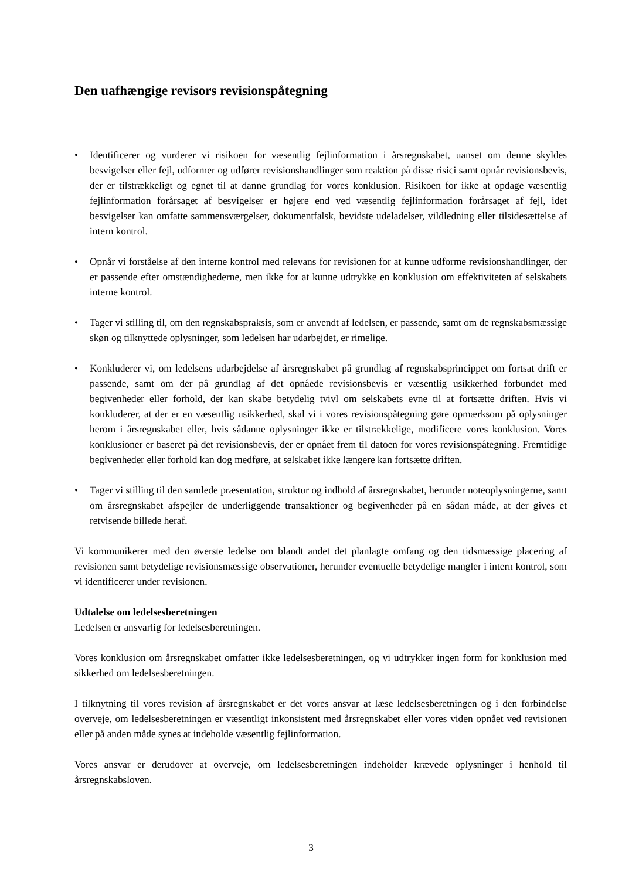Den uafhængige revisors revisionspåtegning
• Identificerer og vurderer vi risikoen for væsentlig fejlinformation i årsregnskabet, uanset om denne skyldes besvigelser eller fejl, udformer og udfører revisionshandlinger som reaktion på disse risici samt opnår revisionsbevis, der er tilstrækkeligt og egnet til at danne grundlag for vores konklusion. Risikoen for ikke at opdage væsentlig fejlinformation forårsaget af besvigelser er højere end ved væsentlig fejlinformation forårsaget af fejl, idet besvigelser kan omfatte sammensværgelser, dokumentfalsk, bevidste udeladelser, vildledning eller tilsidesættelse af intern kontrol.
• Opnår vi forståelse af den interne kontrol med relevans for revisionen for at kunne udforme revisionshandlinger, der er passende efter omstændighederne, men ikke for at kunne udtrykke en konklusion om effektiviteten af selskabets interne kontrol.
• Tager vi stilling til, om den regnskabspraksis, som er anvendt af ledelsen, er passende, samt om de regnskabsmæssige skøn og tilknyttede oplysninger, som ledelsen har udarbejdet, er rimelige.
• Konkluderer vi, om ledelsens udarbejdelse af årsregnskabet på grundlag af regnskabsprincippet om fortsat drift er passende, samt om der på grundlag af det opnåede revisionsbevis er væsentlig usikkerhed forbundet med begivenheder eller forhold, der kan skabe betydelig tvivl om selskabets evne til at fortsætte driften. Hvis vi konkluderer, at der er en væsentlig usikkerhed, skal vi i vores revisionspåtegning gøre opmærksom på oplysninger herom i årsregnskabet eller, hvis sådanne oplysninger ikke er tilstrækkelige, modificere vores konklusion. Vores konklusioner er baseret på det revisionsbevis, der er opnået frem til datoen for vores revisionspåtegning. Fremtidige begivenheder eller forhold kan dog medføre, at selskabet ikke længere kan fortsætte driften.
• Tager vi stilling til den samlede præsentation, struktur og indhold af årsregnskabet, herunder noteoplysningerne, samt om årsregnskabet afspejler de underliggende transaktioner og begivenheder på en sådan måde, at der gives et retvisende billede heraf.
Vi kommunikerer med den øverste ledelse om blandt andet det planlagte omfang og den tidsmæssige placering af revisionen samt betydelige revisionsmæssige observationer, herunder eventuelle betydelige mangler i intern kontrol, som vi identificerer under revisionen.
Udtalelse om ledelsesberetningen
Ledelsen er ansvarlig for ledelsesberetningen.
Vores konklusion om årsregnskabet omfatter ikke ledelsesberetningen, og vi udtrykker ingen form for konklusion med sikkerhed om ledelsesberetningen.
I tilknytning til vores revision af årsregnskabet er det vores ansvar at læse ledelsesberetningen og i den forbindelse overveje, om ledelsesberetningen er væsentligt inkonsistent med årsregnskabet eller vores viden opnået ved revisionen eller på anden måde synes at indeholde væsentlig fejlinformation.
Vores ansvar er derudover at overveje, om ledelsesberetningen indeholder krævede oplysninger i henhold til årsregnskabsloven.
3